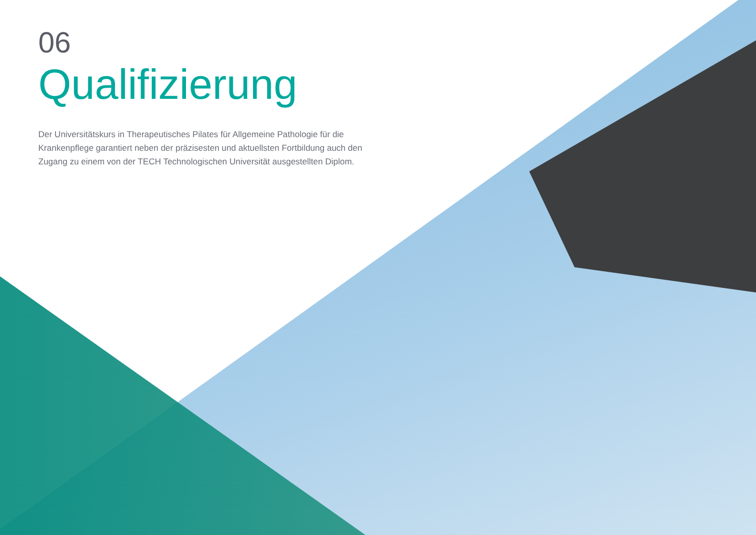06
Qualifizierung
Der Universitätskurs in Therapeutisches Pilates für Allgemeine Pathologie für die Krankenpflege garantiert neben der präzisesten und aktuellsten Fortbildung auch den Zugang zu einem von der TECH Technologischen Universität ausgestellten Diplom.